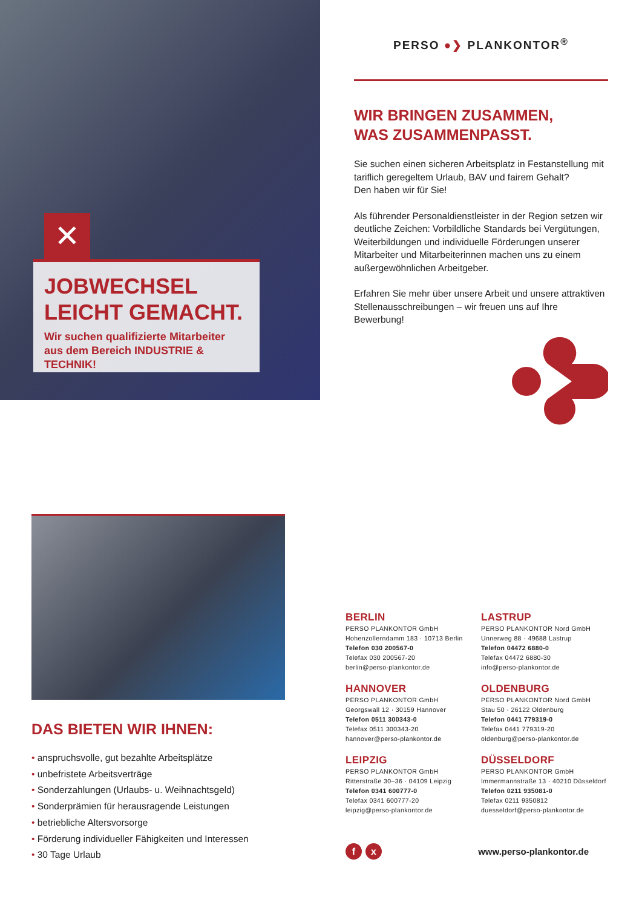✕
JOBWECHSEL
LEICHT GEMACHT.
Wir suchen qualifizierte Mitarbeiter
aus dem Bereich INDUSTRIE & TECHNIK!
PERSO ●❯ PLANKONTOR<sup>®</sup>
WIR BRINGEN ZUSAMMEN,
WAS ZUSAMMENPASST.
Sie suchen einen sicheren Arbeitsplatz in Festanstellung mit tariflich geregeltem Urlaub, BAV und fairem Gehalt?
Den haben wir für Sie!
Als führender Personaldienstleister in der Region setzen wir deutliche Zeichen: Vorbildliche Standards bei Vergütungen, Weiterbildungen und individuelle Förderungen unserer Mitarbeiter und Mitarbeiterinnen machen uns zu einem außergewöhnlichen Arbeitgeber.
Erfahren Sie mehr über unsere Arbeit und unsere attraktiven Stellenausschreibungen – wir freuen uns auf Ihre Bewerbung!
DAS BIETEN WIR IHNEN:
• anspruchsvolle, gut bezahlte Arbeitsplätze
• unbefristete Arbeitsverträge
• Sonderzahlungen (Urlaubs- u. Weihnachtsgeld)
• Sonderprämien für herausragende Leistungen
• betriebliche Altersvorsorge
• Förderung individueller Fähigkeiten und Interessen
• 30 Tage Urlaub
BERLIN
PERSO PLANKONTOR GmbH
Hohenzollerndamm 183 · 10713 Berlin
Telefon 030 200567-0
Telefax 030 200567-20
berlin@perso-plankontor.de
LASTRUP
PERSO PLANKONTOR Nord GmbH
Unnerweg 88 · 49688 Lastrup
Telefon 04472 6880-0
Telefax 04472 6880-30
info@perso-plankontor.de
HANNOVER
PERSO PLANKONTOR GmbH
Georgswall 12 · 30159 Hannover
Telefon 0511 300343-0
Telefax 0511 300343-20
hannover@perso-plankontor.de
OLDENBURG
PERSO PLANKONTOR Nord GmbH
Stau 50 · 26122 Oldenburg
Telefon 0441 779319-0
Telefax 0441 779319-20
oldenburg@perso-plankontor.de
LEIPZIG
PERSO PLANKONTOR GmbH
Ritterstraße 30–36 · 04109 Leipzig
Telefon 0341 600777-0
Telefax 0341 600777-20
leipzig@perso-plankontor.de
DÜSSELDORF
PERSO PLANKONTOR GmbH
Immermannstraße 13 · 40210 Düsseldorf
Telefon 0211 935081-0
Telefax 0211 9350812
duesseldorf@perso-plankontor.de
f x
www.perso-plankontor.de